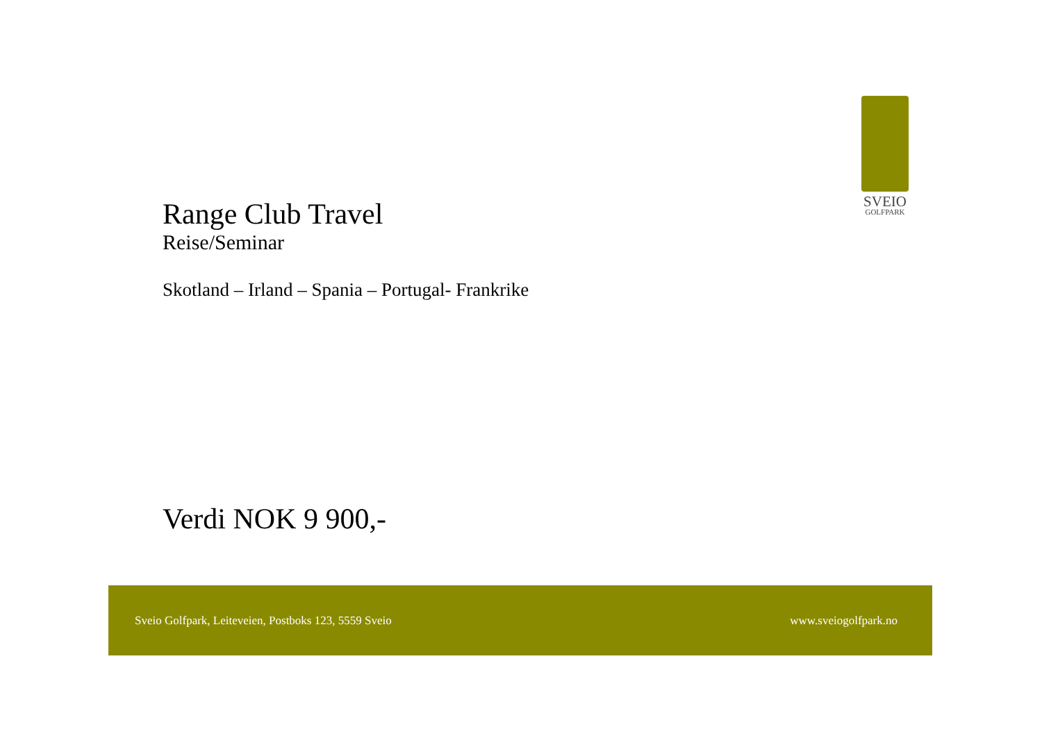SVEIO
GOLFPARK
Range Club Travel
Reise/Seminar
Skotland – Irland – Spania – Portugal- Frankrike
Verdi NOK 9 900,-
Sveio Golfpark, Leiteveien, Postboks 123, 5559 Sveio www.sveiogolfpark.no